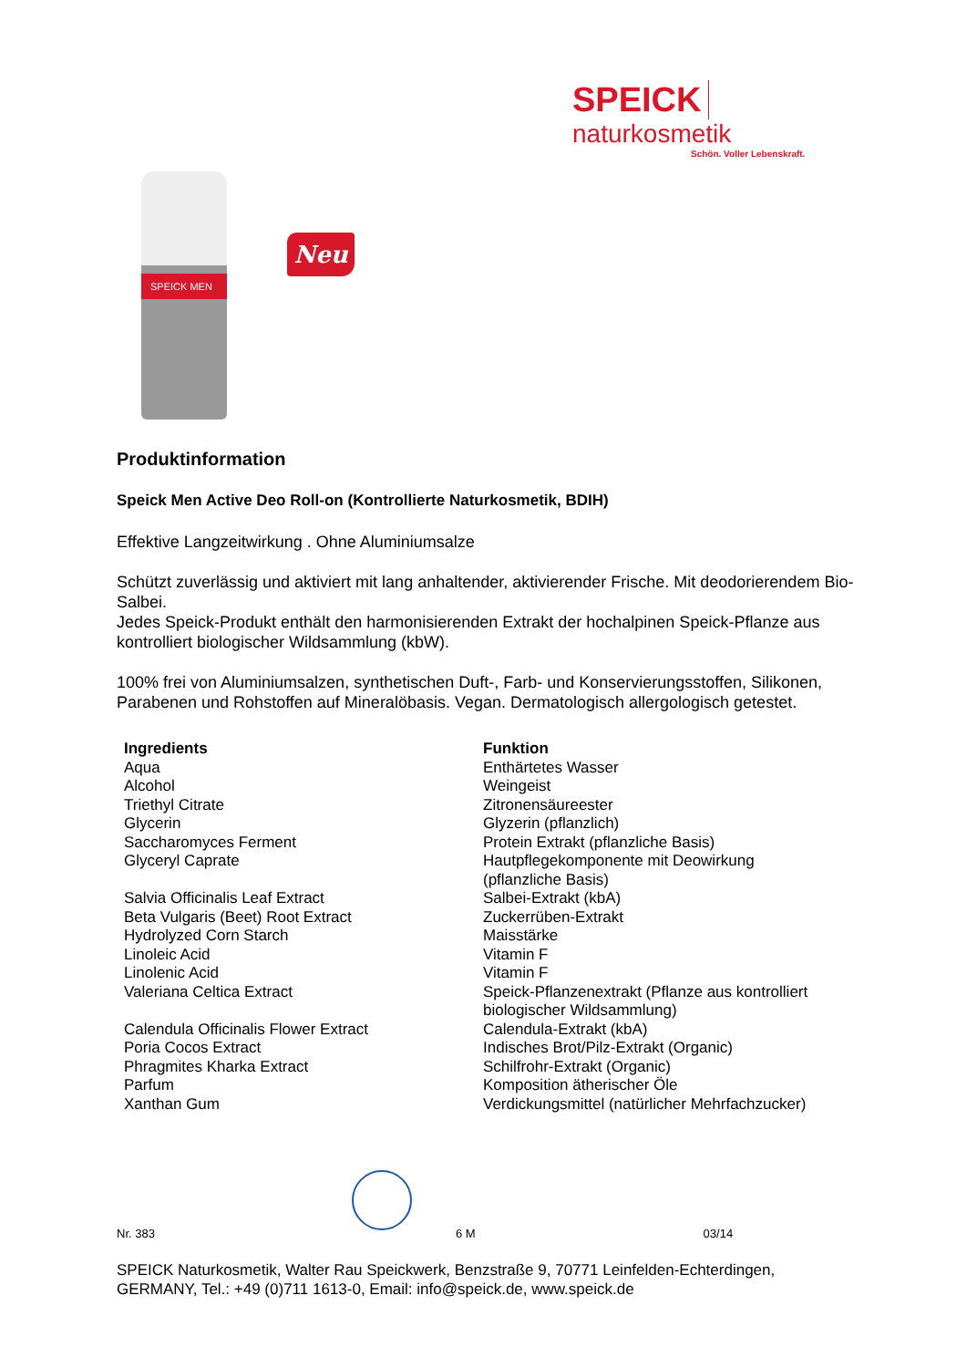SPEICK naturkosmetik
Schön. Voller Lebenskraft.
SPEICK MEN
Neu
Produktinformation
Speick Men Active Deo Roll-on (Kontrollierte Naturkosmetik, BDIH)
Effektive Langzeitwirkung . Ohne Aluminiumsalze
Schützt zuverlässig und aktiviert mit lang anhaltender, aktivierender Frische. Mit deodorierendem Bio-Salbei.
Jedes Speick-Produkt enthält den harmonisierenden Extrakt der hochalpinen Speick-Pflanze aus kontrolliert biologischer Wildsammlung (kbW).
100% frei von Aluminiumsalzen, synthetischen Duft-, Farb- und Konservierungsstoffen, Silikonen, Parabenen und Rohstoffen auf Mineralöbasis. Vegan. Dermatologisch allergologisch getestet.
| Ingredients | Funktion |
| --- | --- |
| Aqua | Enthärtetes Wasser |
| Alcohol | Weingeist |
| Triethyl Citrate | Zitronensäureester |
| Glycerin | Glyzerin (pflanzlich) |
| Saccharomyces Ferment | Protein Extrakt (pflanzliche Basis) |
| Glyceryl Caprate | Hautpflegekomponente mit Deowirkung (pflanzliche Basis) |
| Salvia Officinalis Leaf Extract | Salbei-Extrakt (kbA) |
| Beta Vulgaris (Beet) Root Extract | Zuckerrüben-Extrakt |
| Hydrolyzed Corn Starch | Maisstärke |
| Linoleic Acid | Vitamin F |
| Linolenic Acid | Vitamin F |
| Valeriana Celtica Extract | Speick-Pflanzenextrakt (Pflanze aus kontrolliert biologischer Wildsammlung) |
| Calendula Officinalis Flower Extract | Calendula-Extrakt (kbA) |
| Poria Cocos Extract | Indisches Brot/Pilz-Extrakt (Organic) |
| Phragmites Kharka Extract | Schilfrohr-Extrakt (Organic) |
| Parfum | Komposition ätherischer Öle |
| Xanthan Gum | Verdickungsmittel (natürlicher Mehrfachzucker) |
Nr. 383 6 M 03/14
SPEICK Naturkosmetik, Walter Rau Speickwerk, Benzstraße 9, 70771 Leinfelden-Echterdingen,
GERMANY, Tel.: +49 (0)711 1613-0, Email: info@speick.de, www.speick.de